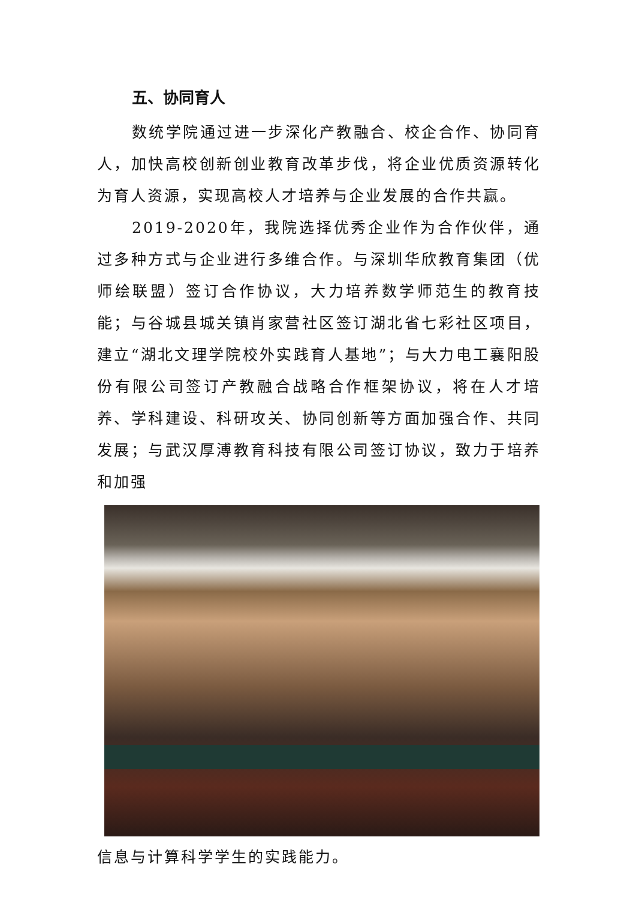五、协同育人
数统学院通过进一步深化产教融合、校企合作、协同育人，加快高校创新创业教育改革步伐，将企业优质资源转化为育人资源，实现高校人才培养与企业发展的合作共赢。
2019-2020年，我院选择优秀企业作为合作伙伴，通过多种方式与企业进行多维合作。与深圳华欣教育集团（优师绘联盟）签订合作协议，大力培养数学师范生的教育技能；与谷城县城关镇肖家营社区签订湖北省七彩社区项目，建立“湖北文理学院校外实践育人基地”；与大力电工襄阳股份有限公司签订产教融合战略合作框架协议，将在人才培养、学科建设、科研攻关、协同创新等方面加强合作、共同发展；与武汉厚溥教育科技有限公司签订协议，致力于培养和加强
信息与计算科学学生的实践能力。